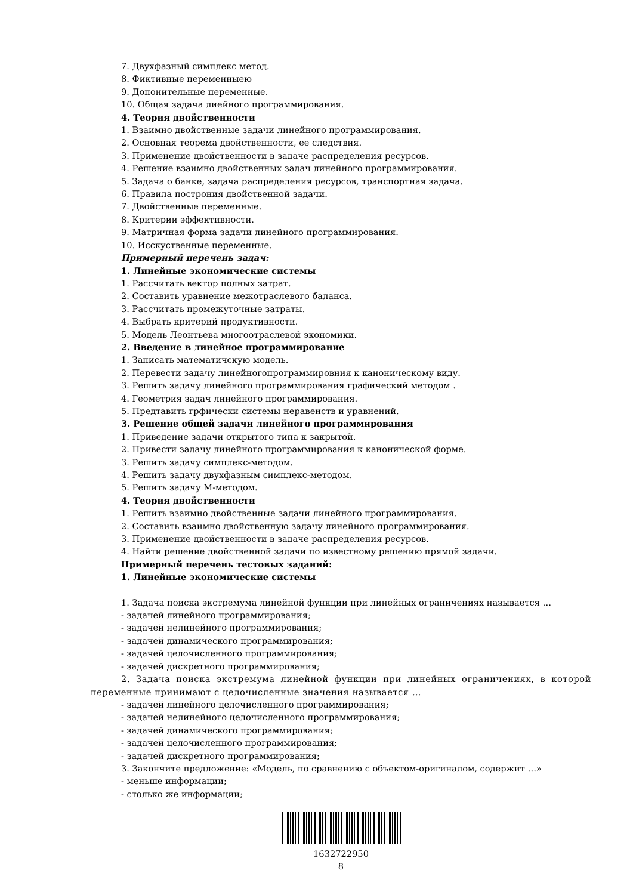7. Двухфазный симплекс метод.
8. Фиктивные переменныею
9. Допонительные переменные.
10. Общая задача лиейного программирования.
4. Теория двойственности
1. Взаимно двойственные задачи линейного программирования.
2. Основная теорема двойственности, ее следствия.
3. Применение двойственности в задаче распределения ресурсов.
4. Решение взаимно двойственных задач линейного программирования.
5. Задача о банке, задача распределения ресурсов, транспортная задача.
6. Правила построния двойственной задачи.
7. Двойственные переменные.
8. Критерии эффективности.
9. Матричная форма задачи линейного программирования.
10. Исскуственные переменные.
Примерный перечень задач:
1. Линейные экономические системы
1. Рассчитать вектор полных затрат.
2. Составить уравнение межотраслевого баланса.
3. Рассчитать промежуточные затраты.
4. Выбрать критерий продуктивности.
5. Модель Леонтьева многоотраслевой экономики.
2. Введение в линейное программирование
1. Записать математичскую модель.
2. Перевести задачу линейногопрограммировния к каноническому виду.
3. Решить задачу линейного программирования графический методом .
4. Геометрия задач линейного программирования.
5. Предтавить грфически системы неравенств и уравнений.
3. Решение общей задачи линейного программирования
1. Приведение задачи открытого типа к закрытой.
2. Привести задачу линейного программирования к канонической форме.
3. Решить задачу симплекс-методом.
4. Решить задачу двухфазным симплекс-методом.
5. Решить задачу М-методом.
4. Теория двойственности
1. Решить взаимно двойственные задачи линейного программирования.
2. Составить взаимно двойственную задачу линейного программирования.
3. Применение двойственности в задаче распределения ресурсов.
4. Найти решение двойственной задачи по известному решению прямой задачи.
Примерный перечень тестовых заданий:
1. Линейные экономические системы
1. Задача поиска экстремума линейной функции при линейных ограничениях называется …
- задачей линейного программирования;
- задачей нелинейного программирования;
- задачей динамического программирования;
- задачей целочисленного программирования;
- задачей дискретного программирования;
2. Задача поиска экстремума линейной функции при линейных ограничениях, в которой переменные принимают с целочисленные значения называется …
- задачей линейного целочисленного программирования;
- задачей нелинейного целочисленного программирования;
- задачей динамического программирования;
- задачей целочисленного программирования;
- задачей дискретного программирования;
3. Закончите предложение: «Модель, по сравнению с объектом-оригиналом, содержит …»
- меньше информации;
- столько же информации;
1632722950
8